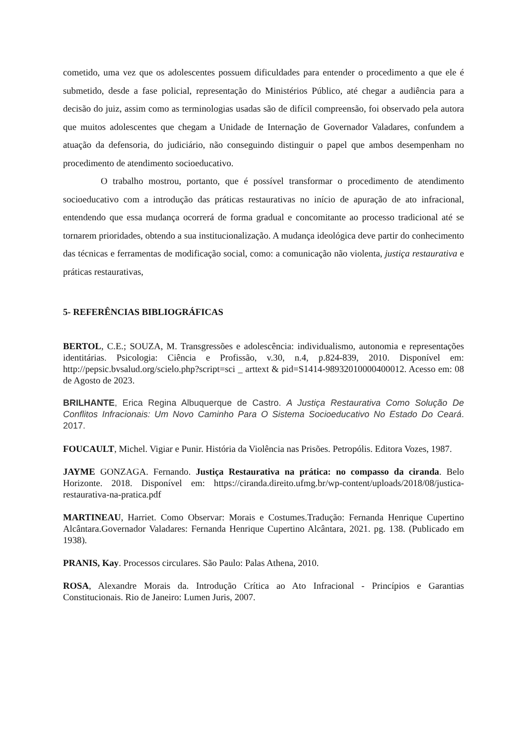cometido, uma vez que os adolescentes possuem dificuldades para entender o procedimento a que ele é submetido, desde a fase policial, representação do Ministérios Público, até chegar a audiência para a decisão do juiz, assim como as terminologias usadas são de difícil compreensão, foi observado pela autora que muitos adolescentes que chegam a Unidade de Internação de Governador Valadares, confundem a atuação da defensoria, do judiciário, não conseguindo distinguir o papel que ambos desempenham no procedimento de atendimento socioeducativo.
O trabalho mostrou, portanto, que é possível transformar o procedimento de atendimento socioeducativo com a introdução das práticas restaurativas no início de apuração de ato infracional, entendendo que essa mudança ocorrerá de forma gradual e concomitante ao processo tradicional até se tornarem prioridades, obtendo a sua institucionalização. A mudança ideológica deve partir do conhecimento das técnicas e ferramentas de modificação social, como: a comunicação não violenta, justiça restaurativa e práticas restaurativas,
5- REFERÊNCIAS BIBLIOGRÁFICAS
BERTOL, C.E.; SOUZA, M. Transgressões e adolescência: individualismo, autonomia e representações identitárias. Psicologia: Ciência e Profissão, v.30, n.4, p.824-839, 2010. Disponível em: http://pepsic.bvsalud.org/scielo.php?script=sci _ arttext & pid=S1414-98932010000400012. Acesso em: 08 de Agosto de 2023.
BRILHANTE, Erica Regina Albuquerque de Castro. A Justiça Restaurativa Como Solução De Conflitos Infracionais: Um Novo Caminho Para O Sistema Socioeducativo No Estado Do Ceará. 2017.
FOUCAULT, Michel. Vigiar e Punir. História da Violência nas Prisões. Petropólis. Editora Vozes, 1987.
JAYME GONZAGA. Fernando. Justiça Restaurativa na prática: no compasso da ciranda. Belo Horizonte. 2018. Disponível em: https://ciranda.direito.ufmg.br/wp-content/uploads/2018/08/justica-restaurativa-na-pratica.pdf
MARTINEAU, Harriet. Como Observar: Morais e Costumes.Tradução: Fernanda Henrique Cupertino Alcântara.Governador Valadares: Fernanda Henrique Cupertino Alcântara, 2021. pg. 138. (Publicado em 1938).
PRANIS, Kay. Processos circulares. São Paulo: Palas Athena, 2010.
ROSA, Alexandre Morais da. Introdução Crítica ao Ato Infracional - Princípios e Garantias Constitucionais. Rio de Janeiro: Lumen Juris, 2007.